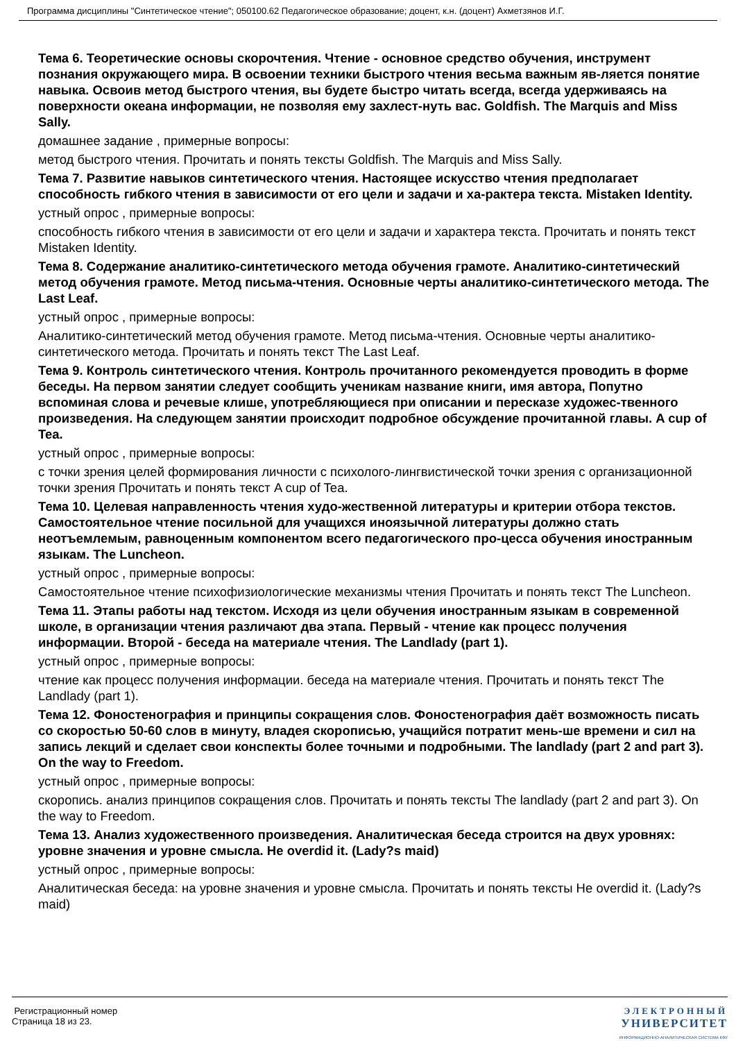Программа дисциплины "Синтетическое чтение"; 050100.62 Педагогическое образование; доцент, к.н. (доцент) Ахметзянов И.Г.
Тема 6. Теоретические основы скорочтения. Чтение - основное средство обучения, инструмент познания окружающего мира. В освоении техники быстрого чтения весьма важным яв-ляется понятие навыка. Освоив метод быстрого чтения, вы будете быстро читать всегда, всегда удерживаясь на поверхности океана информации, не позволяя ему захлест-нуть вас. Goldfish. The Marquis and Miss Sally.
домашнее задание , примерные вопросы:
метод быстрого чтения. Прочитать и понять тексты Goldfish. The Marquis and Miss Sally.
Тема 7. Развитие навыков синтетического чтения. Настоящее искусство чтения предполагает способность гибкого чтения в зависимости от его цели и задачи и ха-рактера текста. Mistaken Identity.
устный опрос , примерные вопросы:
способность гибкого чтения в зависимости от его цели и задачи и характера текста. Прочитать и понять текст Mistaken Identity.
Тема 8. Содержание аналитико-синтетического метода обучения грамоте. Аналитико-синтетический метод обучения грамоте. Метод письма-чтения. Основные черты аналитико-синтетического метода. The Last Leaf.
устный опрос , примерные вопросы:
Аналитико-синтетический метод обучения грамоте. Метод письма-чтения. Основные черты аналитико-синтетического метода. Прочитать и понять текст The Last Leaf.
Тема 9. Контроль синтетического чтения. Контроль прочитанного рекомендуется проводить в форме беседы. На первом занятии следует сообщить ученикам название книги, имя автора, Попутно вспоминая слова и речевые клише, употребляющиеся при описании и пересказе художес-твенного произведения. На следующем занятии происходит подробное обсуждение прочитанной главы. A cup of Tea.
устный опрос , примерные вопросы:
с точки зрения целей формирования личности с психолого-лингвистической точки зрения с организационной точки зрения Прочитать и понять текст A cup of Tea.
Тема 10. Целевая направленность чтения худо-жественной литературы и критерии отбора текстов. Самостоятельное чтение посильной для учащихся иноязычной литературы должно стать неотъемлемым, равноценным компонентом всего педагогического про-цесса обучения иностранным языкам. The Luncheon.
устный опрос , примерные вопросы:
Самостоятельное чтение психофизиологические механизмы чтения Прочитать и понять текст The Luncheon.
Тема 11. Этапы работы над текстом. Исходя из цели обучения иностранным языкам в современной школе, в организации чтения различают два этапа. Первый - чтение как процесс получения информации. Второй - беседа на материале чтения. The Landlady (part 1).
устный опрос , примерные вопросы:
чтение как процесс получения информации. беседа на материале чтения. Прочитать и понять текст The Landlady (part 1).
Тема 12. Фоностенография и принципы сокращения слов. Фоностенография даёт возможность писать со скоростью 50-60 слов в минуту, владея скорописью, учащийся потратит мень-ше времени и сил на запись лекций и сделает свои конспекты более точными и подробными. The landlady (part 2 and part 3). On the way to Freedom.
устный опрос , примерные вопросы:
скоропись. анализ принципов сокращения слов. Прочитать и понять тексты The landlady (part 2 and part 3). On the way to Freedom.
Тема 13. Анализ художественного произведения. Аналитическая беседа строится на двух уровнях: уровне значения и уровне смысла. He overdid it. (Lady?s maid)
устный опрос , примерные вопросы:
Аналитическая беседа: на уровне значения и уровне смысла. Прочитать и понять тексты He overdid it. (Lady?s maid)
Регистрационный номер
Страница 18 из 23.
ЭЛЕКТРОННЫЙ
УНИВЕРСИТЕТ
ИНФОРМАЦИОННО-АНАЛИТИЧЕСКАЯ СИСТЕМА КФУ